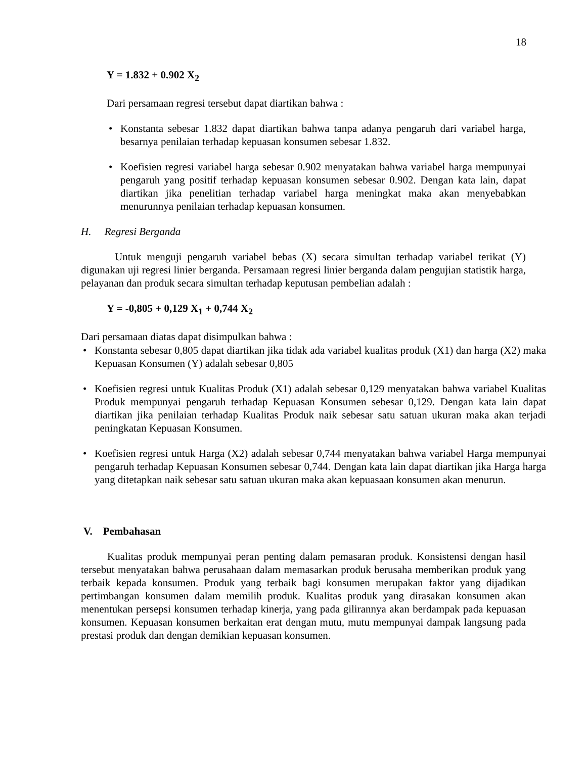18
Y = 1.832 + 0.902 X<sub>2</sub>
Dari persamaan regresi tersebut dapat diartikan bahwa :
• Konstanta sebesar 1.832 dapat diartikan bahwa tanpa adanya pengaruh dari variabel harga, besarnya penilaian terhadap kepuasan konsumen sebesar 1.832.
• Koefisien regresi variabel harga sebesar 0.902 menyatakan bahwa variabel harga mempunyai pengaruh yang positif terhadap kepuasan konsumen sebesar 0.902. Dengan kata lain, dapat diartikan jika penelitian terhadap variabel harga meningkat maka akan menyebabkan menurunnya penilaian terhadap kepuasan konsumen.
H. Regresi Berganda
Untuk menguji pengaruh variabel bebas (X) secara simultan terhadap variabel terikat (Y) digunakan uji regresi linier berganda. Persamaan regresi linier berganda dalam pengujian statistik harga, pelayanan dan produk secara simultan terhadap keputusan pembelian adalah :
Y = -0,805 + 0,129 X<sub>1</sub> + 0,744 X<sub>2</sub>
Dari persamaan diatas dapat disimpulkan bahwa :
• Konstanta sebesar 0,805 dapat diartikan jika tidak ada variabel kualitas produk (X1) dan harga (X2) maka Kepuasan Konsumen (Y) adalah sebesar 0,805
• Koefisien regresi untuk Kualitas Produk (X1) adalah sebesar 0,129 menyatakan bahwa variabel Kualitas Produk mempunyai pengaruh terhadap Kepuasan Konsumen sebesar 0,129. Dengan kata lain dapat diartikan jika penilaian terhadap Kualitas Produk naik sebesar satu satuan ukuran maka akan terjadi peningkatan Kepuasan Konsumen.
• Koefisien regresi untuk Harga (X2) adalah sebesar 0,744 menyatakan bahwa variabel Harga mempunyai pengaruh terhadap Kepuasan Konsumen sebesar 0,744. Dengan kata lain dapat diartikan jika Harga harga yang ditetapkan naik sebesar satu satuan ukuran maka akan kepuasaan konsumen akan menurun.
V. Pembahasan
Kualitas produk mempunyai peran penting dalam pemasaran produk. Konsistensi dengan hasil tersebut menyatakan bahwa perusahaan dalam memasarkan produk berusaha memberikan produk yang terbaik kepada konsumen. Produk yang terbaik bagi konsumen merupakan faktor yang dijadikan pertimbangan konsumen dalam memilih produk. Kualitas produk yang dirasakan konsumen akan menentukan persepsi konsumen terhadap kinerja, yang pada gilirannya akan berdampak pada kepuasan konsumen. Kepuasan konsumen berkaitan erat dengan mutu, mutu mempunyai dampak langsung pada prestasi produk dan dengan demikian kepuasan konsumen.